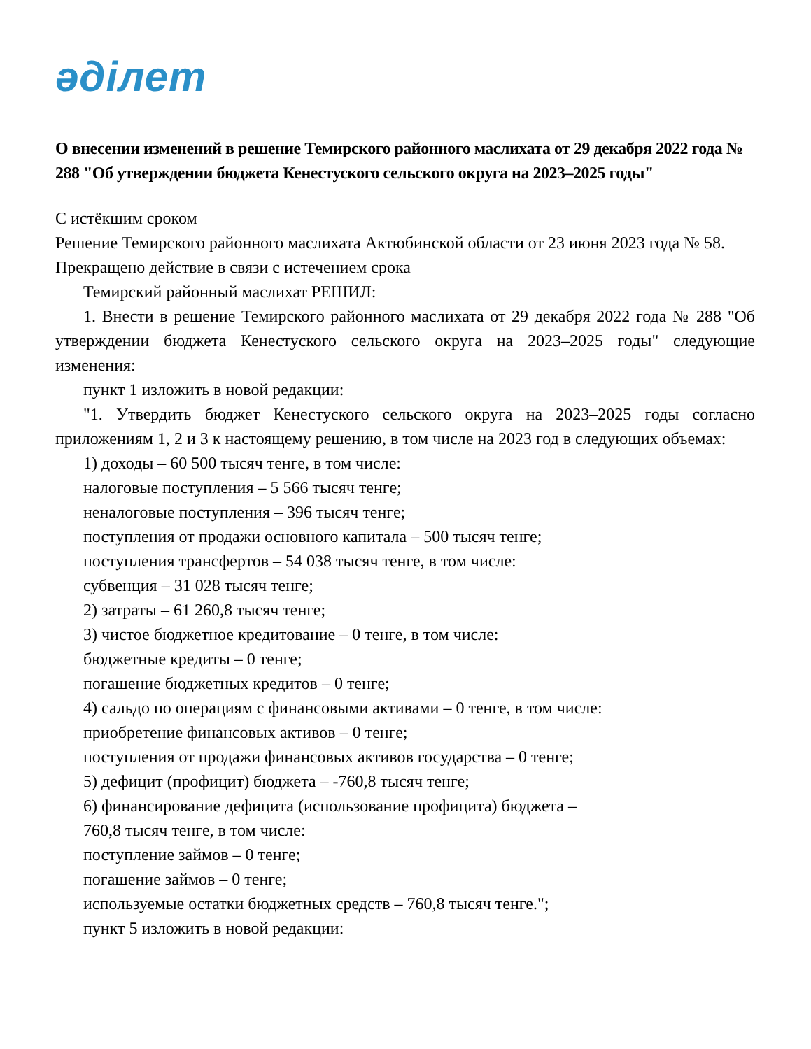әділет
О внесении изменений в решение Темирского районного маслихата от 29 декабря 2022 года № 288 "Об утверждении бюджета Кенестуского сельского округа на 2023–2025 годы"
С истёкшим сроком
Решение Темирского районного маслихата Актюбинской области от 23 июня 2023 года № 58. Прекращено действие в связи с истечением срока
Темирский районный маслихат РЕШИЛ:
1. Внести в решение Темирского районного маслихата от 29 декабря 2022 года № 288 "Об утверждении бюджета Кенестуского сельского округа на 2023–2025 годы" следующие изменения:
пункт 1 изложить в новой редакции:
"1. Утвердить бюджет Кенестуского сельского округа на 2023–2025 годы согласно приложениям 1, 2 и 3 к настоящему решению, в том числе на 2023 год в следующих объемах:
1) доходы – 60 500 тысяч тенге, в том числе:
налоговые поступления – 5 566 тысяч тенге;
неналоговые поступления – 396 тысяч тенге;
поступления от продажи основного капитала – 500 тысяч тенге;
поступления трансфертов – 54 038 тысяч тенге, в том числе:
субвенция – 31 028 тысяч тенге;
2) затраты – 61 260,8 тысяч тенге;
3) чистое бюджетное кредитование – 0 тенге, в том числе:
бюджетные кредиты – 0 тенге;
погашение бюджетных кредитов – 0 тенге;
4) сальдо по операциям с финансовыми активами – 0 тенге, в том числе:
приобретение финансовых активов – 0 тенге;
поступления от продажи финансовых активов государства – 0 тенге;
5) дефицит (профицит) бюджета – -760,8 тысяч тенге;
6) финансирование дефицита (использование профицита) бюджета –
760,8 тысяч тенге, в том числе:
поступление займов – 0 тенге;
погашение займов – 0 тенге;
используемые остатки бюджетных средств – 760,8 тысяч тенге.";
пункт 5 изложить в новой редакции: